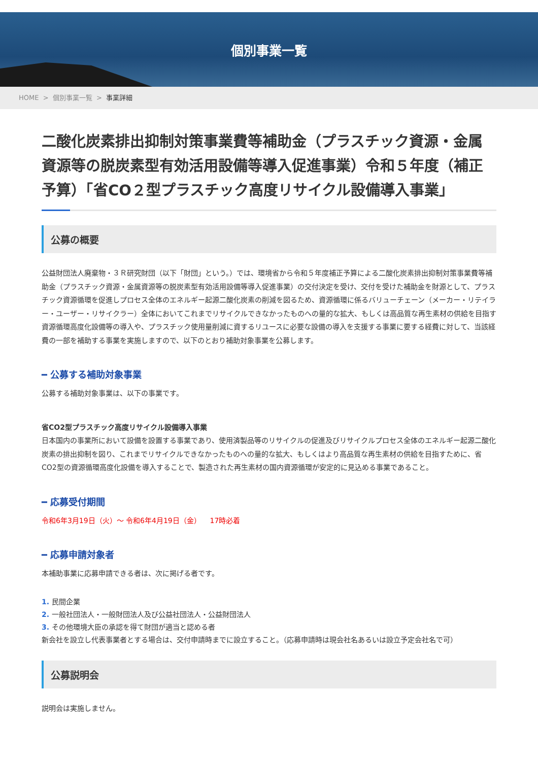個別事業一覧
HOME > 個別事業一覧 > 事業詳細
二酸化炭素排出抑制対策事業費等補助金（プラスチック資源・金属資源等の脱炭素型有効活用設備等導入促進事業）令和５年度（補正予算）「省CO２型プラスチック高度リサイクル設備導入事業」
公募の概要
公益財団法人廃棄物・３Ｒ研究財団（以下「財団」という。）では、環境省から令和５年度補正予算による二酸化炭素排出抑制対策事業費等補助金（プラスチック資源・金属資源等の脱炭素型有効活用設備等導入促進事業）の交付決定を受け、交付を受けた補助金を財源として、プラスチック資源循環を促進しプロセス全体のエネルギー起源二酸化炭素の削減を図るため、資源循環に係るバリューチェーン（メーカー・リテイラー・ユーザー・リサイクラー）全体においてこれまでリサイクルできなかったものへの量的な拡大、もしくは高品質な再生素材の供給を目指す資源循環高度化設備等の導入や、プラスチック使用量削減に資するリユースに必要な設備の導入を支援する事業に要する経費に対して、当該経費の一部を補助する事業を実施しますので、以下のとおり補助対象事業を公募します。
━ 公募する補助対象事業
公募する補助対象事業は、以下の事業です。
省CO2型プラスチック高度リサイクル設備導入事業
日本国内の事業所において設備を設置する事業であり、使用済製品等のリサイクルの促進及びリサイクルプロセス全体のエネルギー起源二酸化炭素の排出抑制を図り、これまでリサイクルできなかったものへの量的な拡大、もしくはより高品質な再生素材の供給を目指すために、省CO2型の資源循環高度化設備を導入することで、製造された再生素材の国内資源循環が安定的に見込める事業であること。
━ 応募受付期間
令和6年3月19日（火）～ 令和6年4月19日（金） 17時必着
━ 応募申請対象者
本補助事業に応募申請できる者は、次に掲げる者です。
1. 民間企業
2. 一般社団法人・一般財団法人及び公益社団法人・公益財団法人
3. その他環境大臣の承認を得て財団が適当と認める者
新会社を設立し代表事業者とする場合は、交付申請時までに設立すること。（応募申請時は現会社名あるいは設立予定会社名で可）
公募説明会
説明会は実施しません。